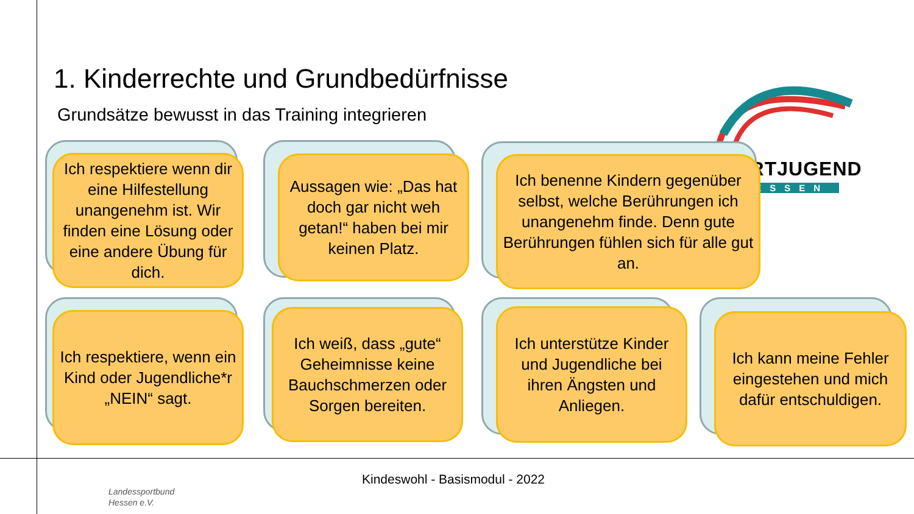SPORTJUGEND
HESSEN
1. Kinderrechte und Grundbedürfnisse
Grundsätze bewusst in das Training integrieren
Ich respektiere wenn dir eine Hilfestellung unangenehm ist. Wir finden eine Lösung oder eine andere Übung für dich.
Aussagen wie: „Das hat doch gar nicht weh getan!“ haben bei mir keinen Platz.
Ich benenne Kindern gegenüber selbst, welche Berührungen ich unangenehm finde. Denn gute Berührungen fühlen sich für alle gut an.
Ich respektiere, wenn ein Kind oder Jugendliche*r „NEIN“ sagt.
Ich weiß, dass „gute“ Geheimnisse keine Bauchschmerzen oder Sorgen bereiten.
Ich unterstütze Kinder und Jugendliche bei ihren Ängsten und Anliegen.
Ich kann meine Fehler eingestehen und mich dafür entschuldigen.
Landessportbund
Hessen e.V.
Kindeswohl - Basismodul - 2022